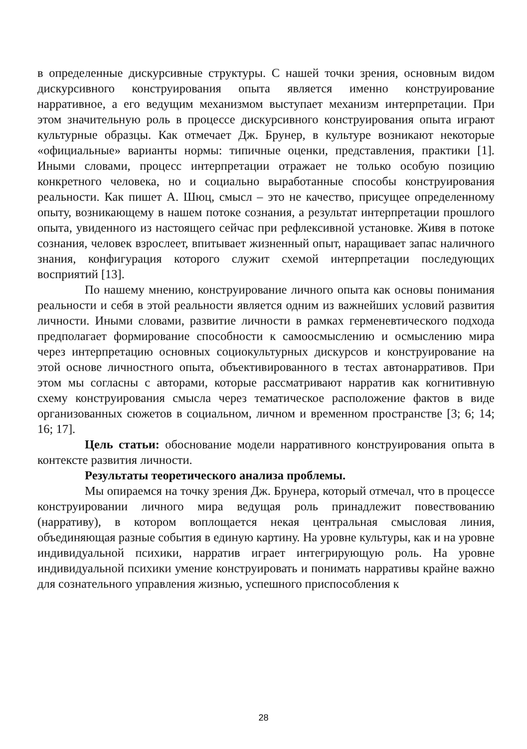в определенные дискурсивные структуры. С нашей точки зрения, основным видом дискурсивного конструирования опыта является именно конструирование нарративное, а его ведущим механизмом выступает механизм интерпретации. При этом значительную роль в процессе дискурсивного конструирования опыта играют культурные образцы. Как отмечает Дж. Брунер, в культуре возникают некоторые «официальные» варианты нормы: типичные оценки, представления, практики [1]. Иными словами, процесс интерпретации отражает не только особую позицию конкретного человека, но и социально выработанные способы конструирования реальности. Как пишет А. Шюц, смысл – это не качество, присущее определенному опыту, возникающему в нашем потоке сознания, а результат интерпретации прошлого опыта, увиденного из настоящего сейчас при рефлексивной установке. Живя в потоке сознания, человек взрослеет, впитывает жизненный опыт, наращивает запас наличного знания, конфигурация которого служит схемой интерпретации последующих восприятий [13].
По нашему мнению, конструирование личного опыта как основы понимания реальности и себя в этой реальности является одним из важнейших условий развития личности. Иными словами, развитие личности в рамках герменевтического подхода предполагает формирование способности к самоосмыслению и осмыслению мира через интерпретацию основных социокультурных дискурсов и конструирование на этой основе личностного опыта, объективированного в тестах автонарративов. При этом мы согласны с авторами, которые рассматривают нарратив как когнитивную схему конструирования смысла через тематическое расположение фактов в виде организованных сюжетов в социальном, личном и временном пространстве [3; 6; 14; 16; 17].
Цель статьи: обоснование модели нарративного конструирования опыта в контексте развития личности.
Результаты теоретического анализа проблемы.
Мы опираемся на точку зрения Дж. Брунера, который отмечал, что в процессе конструировании личного мира ведущая роль принадлежит повествованию (нарративу), в котором воплощается некая центральная смысловая линия, объединяющая разные события в единую картину. На уровне культуры, как и на уровне индивидуальной психики, нарратив играет интегрирующую роль. На уровне индивидуальной психики умение конструировать и понимать нарративы крайне важно для сознательного управления жизнью, успешного приспособления к
28